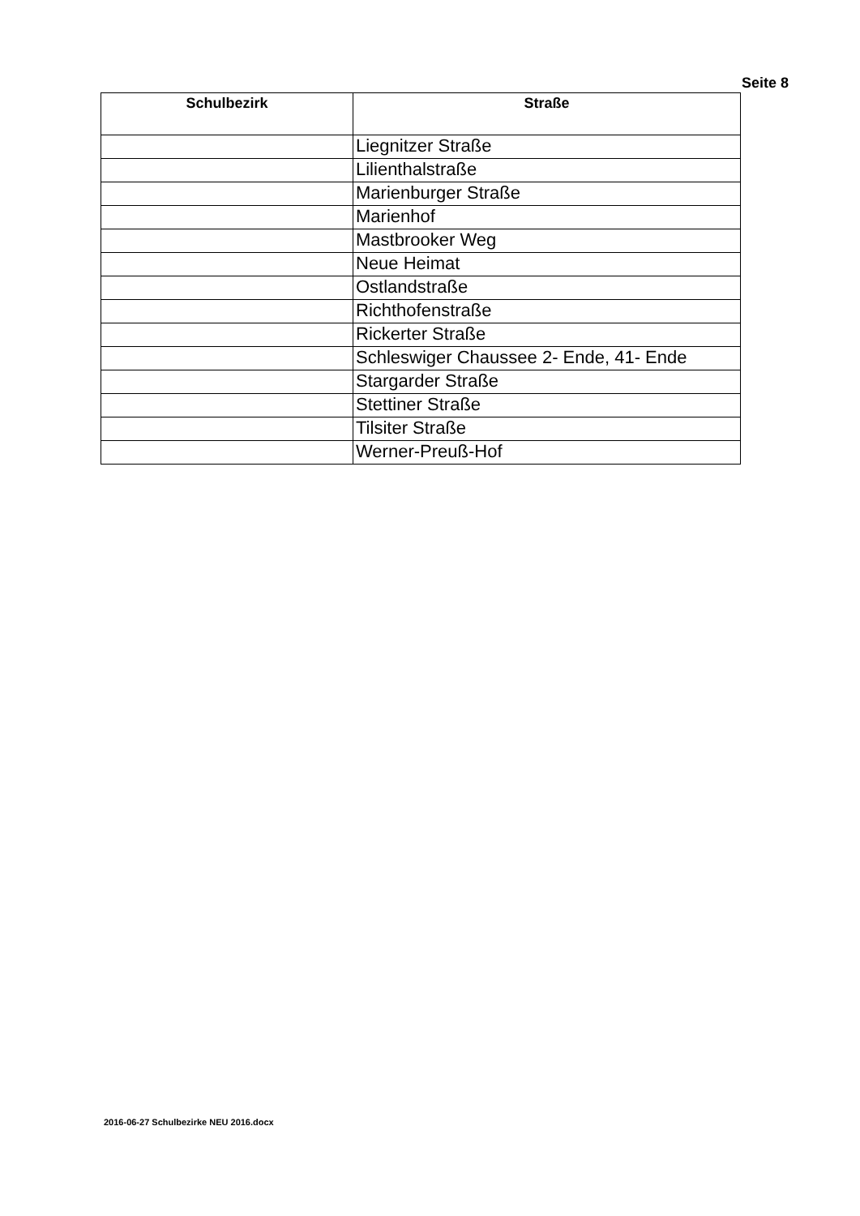Seite 8
| Schulbezirk | Straße |
| --- | --- |
| | Liegnitzer Straße |
| | Lilienthalstraße |
| | Marienburger Straße |
| | Marienhof |
| | Mastbrooker Weg |
| | Neue Heimat |
| | Ostlandstraße |
| | Richthofenstraße |
| | Rickerter Straße |
| | Schleswiger Chaussee 2- Ende, 41- Ende |
| | Stargarder Straße |
| | Stettiner Straße |
| | Tilsiter Straße |
| | Werner-Preuß-Hof |
2016-06-27 Schulbezirke NEU 2016.docx